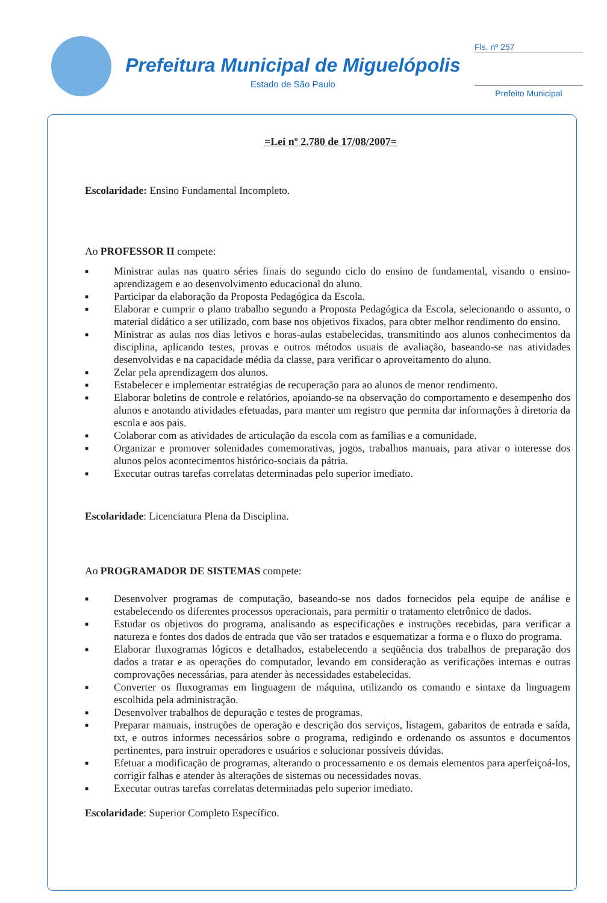Prefeitura Municipal de Miguelópolis
Estado de São Paulo
Fls. nº 257
Prefeito Municipal
=Lei nº 2.780 de 17/08/2007=
Escolaridade: Ensino Fundamental Incompleto.
Ao PROFESSOR II compete:
■ Ministrar aulas nas quatro séries finais do segundo ciclo do ensino de fundamental, visando o ensino-aprendizagem e ao desenvolvimento educacional do aluno.
■ Participar da elaboração da Proposta Pedagógica da Escola.
■ Elaborar e cumprir o plano trabalho segundo a Proposta Pedagógica da Escola, selecionando o assunto, o material didático a ser utilizado, com base nos objetivos fixados, para obter melhor rendimento do ensino.
■ Ministrar as aulas nos dias letivos e horas-aulas estabelecidas, transmitindo aos alunos conhecimentos da disciplina, aplicando testes, provas e outros métodos usuais de avaliação, baseando-se nas atividades desenvolvidas e na capacidade média da classe, para verificar o aproveitamento do aluno.
■ Zelar pela aprendizagem dos alunos.
■ Estabelecer e implementar estratégias de recuperação para ao alunos de menor rendimento.
■ Elaborar boletins de controle e relatórios, apoiando-se na observação do comportamento e desempenho dos alunos e anotando atividades efetuadas, para manter um registro que permita dar informações à diretoria da escola e aos pais.
■ Colaborar com as atividades de articulação da escola com as famílias e a comunidade.
■ Organizar e promover solenidades comemorativas, jogos, trabalhos manuais, para ativar o interesse dos alunos pelos acontecimentos histórico-sociais da pátria.
■ Executar outras tarefas correlatas determinadas pelo superior imediato.
Escolaridade: Licenciatura Plena da Disciplina.
Ao PROGRAMADOR DE SISTEMAS compete:
■ Desenvolver programas de computação, baseando-se nos dados fornecidos pela equipe de análise e estabelecendo os diferentes processos operacionais, para permitir o tratamento eletrônico de dados.
■ Estudar os objetivos do programa, analisando as especificações e instruções recebidas, para verificar a natureza e fontes dos dados de entrada que vão ser tratados e esquematizar a forma e o fluxo do programa.
■ Elaborar fluxogramas lógicos e detalhados, estabelecendo a seqüência dos trabalhos de preparação dos dados a tratar e as operações do computador, levando em consideração as verificações internas e outras comprovações necessárias, para atender às necessidades estabelecidas.
■ Converter os fluxogramas em linguagem de máquina, utilizando os comando e sintaxe da linguagem escolhida pela administração.
■ Desenvolver trabalhos de depuração e testes de programas.
■ Preparar manuais, instruções de operação e descrição dos serviços, listagem, gabaritos de entrada e saída, txt, e outros informes necessários sobre o programa, redigindo e ordenando os assuntos e documentos pertinentes, para instruir operadores e usuários e solucionar possíveis dúvidas.
■ Efetuar a modificação de programas, alterando o processamento e os demais elementos para aperfeiçoá-los, corrigir falhas e atender às alterações de sistemas ou necessidades novas.
■ Executar outras tarefas correlatas determinadas pelo superior imediato.
Escolaridade: Superior Completo Específico.